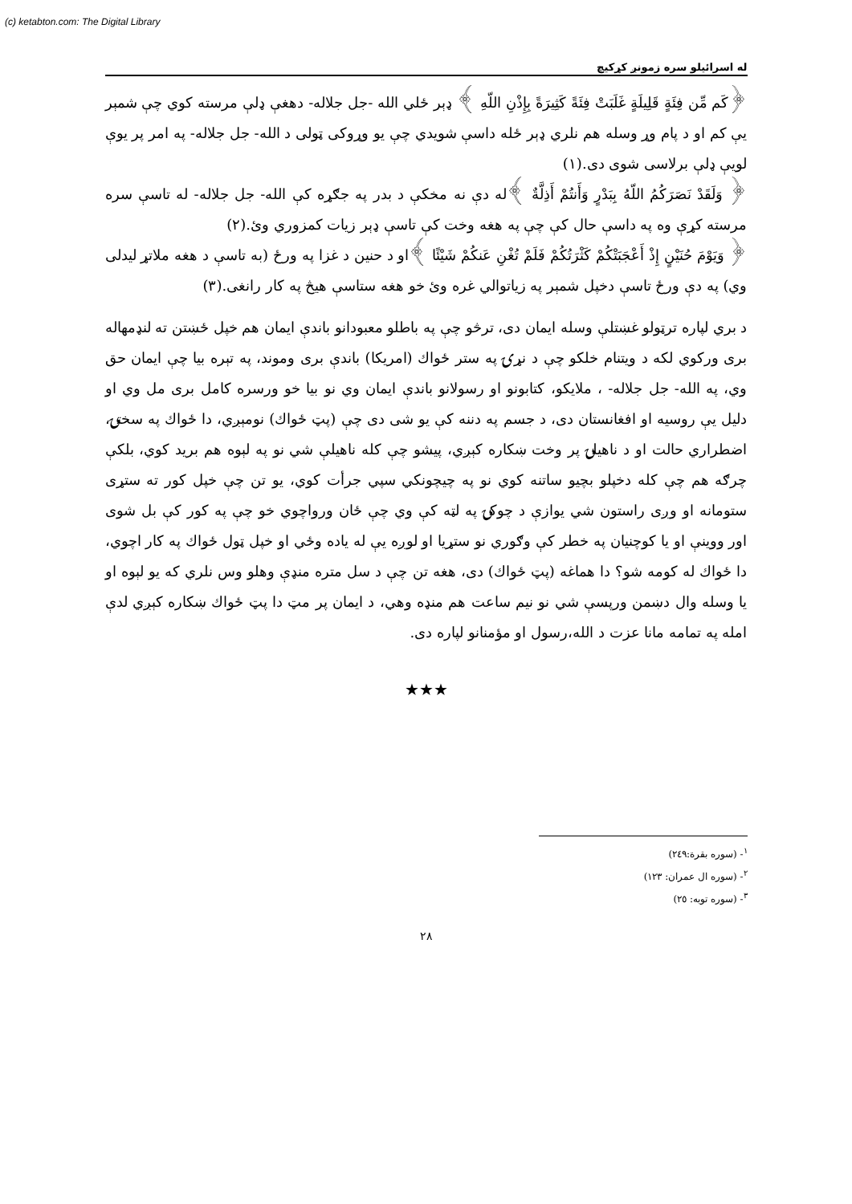(c) ketabton.com: The Digital Library
له اسرائيلو سره زمونږ كړكيچ
﴿كَم مِّن فِئَةٍ قَلِيلَةٍ غَلَبَتْ فِئَةً كَثِيرَةً بِإِذْنِ اللّهِ ﴾ ډېر ځلي الله -جل جلاله- دهغې ډلې مرسته كوي چې شمېر يې كم او د پام وړ وسله هم نلري ډېر ځله داسې شويدي چې يو وړوكی ټولی د الله- جل جلاله- په امر پر يوې لويې ډلې برلاسی شوی دی.(١)
﴿ وَلَقَدْ نَصَرَكُمُ اللّهُ بِبَدْرٍ وَأَنتُمْ أَذِلَّةٌ ﴾له دې نه مخكې د بدر په جګړه كې الله- جل جلاله- له تاسې سره مرسته كړې وه په داسې حال كې چې په هغه وخت كې تاسې ډېر زيات كمزوري وئ.(٢)
﴿ وَيَوْمَ حُنَيْنٍ إِذْ أَعْجَبَتْكُمْ كَثْرَتُكُمْ فَلَمْ تُغْنِ عَنكُمْ شَيْئًا ﴾او د حنين د غزا په ورځ (به تاسې د هغه ملاتړ ليدلی وي) په دې ورځ تاسې دخپل شمېر په زياتوالي غره وئ خو هغه ستاسې هيڅ په كار رانغی.(٣)
د بري لپاره ترټولو غښتلې وسله ايمان دی، ترڅو چې په باطلو معبودانو باندې ايمان هم خپل ځښتن ته لنډمهاله بری وركوي لكه د ويتنام خلكو چې د نړۍ په ستر ځواك (امريكا) باندې بری وموند، په تېره بيا چې ايمان حق وي، په الله- جل جلاله- ، ملايكو، كتابونو او رسولانو باندې ايمان وي نو بيا خو ورسره كامل بری مل وي او دليل يې روسيه او افغانستان دی، د جسم په دننه كې يو شی دی چې (پټ ځواك) نومېږي، دا ځواك په سختۍ، اضطراري حالت او د ناهيلۍ پر وخت ښكاره كېږي، پيشو چې كله ناهيلې شي نو په لېوه هم بريد كوي، بلكې چرګه هم چې كله دخپلو بچيو ساتنه كوي نو په چيچونكي سپي جرأت كوي، يو تن چې خپل كور ته ستړی ستومانه او وږی راستون شي يوازې د چوكۍ په لټه كې وي چې ځان ورواچوي خو چې په كور كې بل شوی اور ووينې او يا كوچنيان په خطر كې وګوري نو ستړيا او لوږه يې له ياده وځي او خپل ټول ځواك په كار اچوي، دا ځواك له كومه شو؟ دا هماغه (پټ ځواك) دی، هغه تن چې د سل متره منډې وهلو وس نلري كه يو لېوه او يا وسله وال دښمن ورپسې شي نو نيم ساعت هم منډه وهي، د ايمان پر مټ دا پټ ځواك ښكاره كېږي لدې امله په تمامه مانا عزت د الله،رسول او مؤمنانو لپاره دی.
★★★
<sup>١</sup>- (سوره بقرة:٢٤٩)
<sup>٢</sup>- (سوره ال عمران: ١٢٣)
<sup>٣</sup>- (سوره توبه: ٢٥)
٢٨